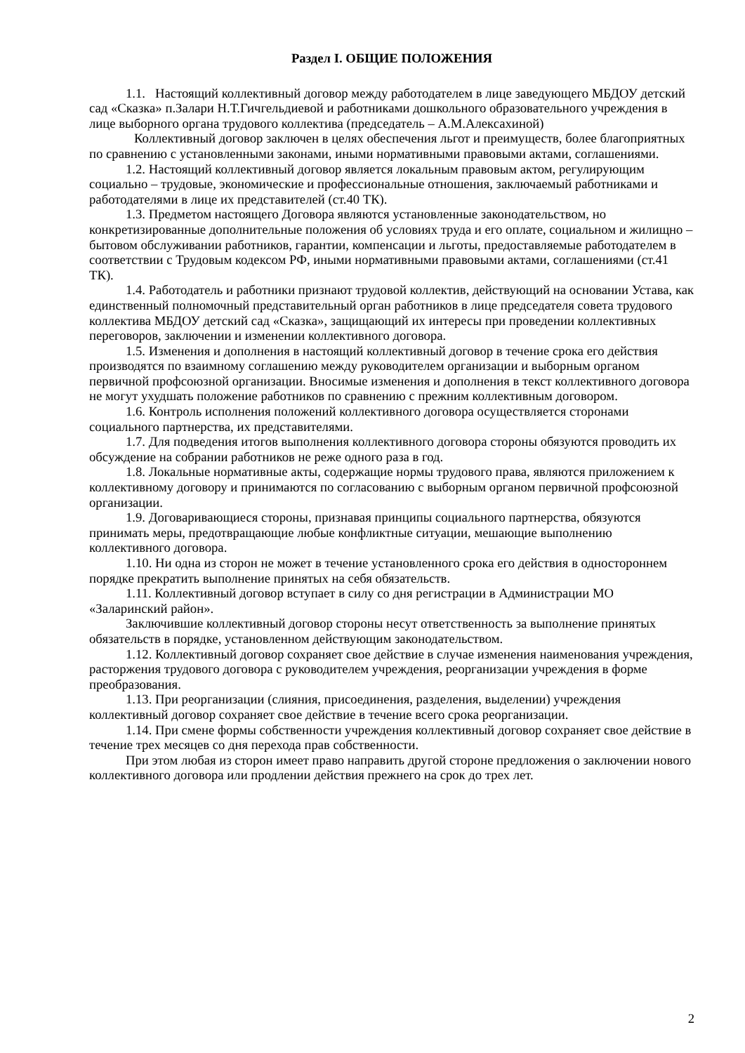Раздел I. ОБЩИЕ ПОЛОЖЕНИЯ
1.1. Настоящий коллективный договор между работодателем в лице заведующего МБДОУ детский сад «Сказка» п.Залари Н.Т.Гичгельдиевой и работниками дошкольного образовательного учреждения в лице выборного органа трудового коллектива (председатель – А.М.Алексахиной)
Коллективный договор заключен в целях обеспечения льгот и преимуществ, более благоприятных по сравнению с установленными законами, иными нормативными правовыми актами, соглашениями.
1.2. Настоящий коллективный договор является локальным правовым актом, регулирующим социально – трудовые, экономические и профессиональные отношения, заключаемый работниками и работодателями в лице их представителей (ст.40 ТК).
1.3. Предметом настоящего Договора являются установленные законодательством, но конкретизированные дополнительные положения об условиях труда и его оплате, социальном и жилищно – бытовом обслуживании работников, гарантии, компенсации и льготы, предоставляемые работодателем в соответствии с Трудовым кодексом РФ, иными нормативными правовыми актами, соглашениями (ст.41 ТК).
1.4. Работодатель и работники признают трудовой коллектив, действующий на основании Устава, как единственный полномочный представительный орган работников в лице председателя совета трудового коллектива МБДОУ детский сад «Сказка», защищающий их интересы при проведении коллективных переговоров, заключении и изменении коллективного договора.
1.5. Изменения и дополнения в настоящий коллективный договор в течение срока его действия производятся по взаимному соглашению между руководителем организации и выборным органом первичной профсоюзной организации. Вносимые изменения и дополнения в текст коллективного договора не могут ухудшать положение работников по сравнению с прежним коллективным договором.
1.6. Контроль исполнения положений коллективного договора осуществляется сторонами социального партнерства, их представителями.
1.7. Для подведения итогов выполнения коллективного договора стороны обязуются проводить их обсуждение на собрании работников не реже одного раза в год.
1.8. Локальные нормативные акты, содержащие нормы трудового права, являются приложением к коллективному договору и принимаются по согласованию с выборным органом первичной профсоюзной организации.
1.9. Договаривающиеся стороны, признавая принципы социального партнерства, обязуются принимать меры, предотвращающие любые конфликтные ситуации, мешающие выполнению коллективного договора.
1.10. Ни одна из сторон не может в течение установленного срока его действия в одностороннем порядке прекратить выполнение принятых на себя обязательств.
1.11. Коллективный договор вступает в силу со дня регистрации в Администрации МО «Заларинский район».
Заключившие коллективный договор стороны несут ответственность за выполнение принятых обязательств в порядке, установленном действующим законодательством.
1.12. Коллективный договор сохраняет свое действие в случае изменения наименования учреждения, расторжения трудового договора с руководителем учреждения, реорганизации учреждения в форме преобразования.
1.13. При реорганизации (слияния, присоединения, разделения, выделении) учреждения коллективный договор сохраняет свое действие в течение всего срока реорганизации.
1.14. При смене формы собственности учреждения коллективный договор сохраняет свое действие в течение трех месяцев со дня перехода прав собственности.
При этом любая из сторон имеет право направить другой стороне предложения о заключении нового коллективного договора или продлении действия прежнего на срок до трех лет.
2